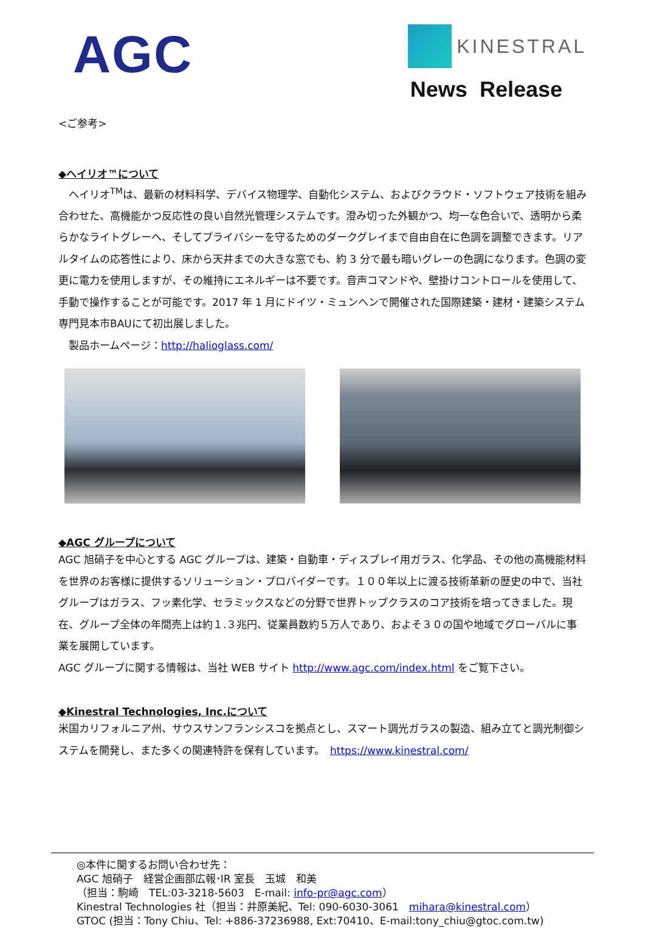AGC
KINESTRAL
News Release
<ご参考>
◆ヘイリオ™について
　ヘイリオ<sup>TM</sup>は、最新の材料科学、デバイス物理学、自動化システム、およびクラウド・ソフトウェア技術を組み合わせた、高機能かつ反応性の良い自然光管理システムです。澄み切った外観かつ、均一な色合いで、透明から柔らかなライトグレーへ、そしてプライバシーを守るためのダークグレイまで自由自在に色調を調整できます。リアルタイムの応答性により、床から天井までの大きな窓でも、約 3 分で最も暗いグレーの色調になります。色調の変更に電力を使用しますが、その維持にエネルギーは不要です。音声コマンドや、壁掛けコントロールを使用して、手動で操作することが可能です。2017 年 1 月にドイツ・ミュンヘンで開催された国際建築・建材・建築システム専門見本市BAUにて初出展しました。
　製品ホームページ：http://halioglass.com/
◆AGC グループについて
AGC 旭硝子を中心とする AGC グループは、建築・自動車・ディスプレイ用ガラス、化学品、その他の高機能材料を世界のお客様に提供するソリューション・プロバイダーです。１００年以上に渡る技術革新の歴史の中で、当社グループはガラス、フッ素化学、セラミックスなどの分野で世界トップクラスのコア技術を培ってきました。現在、グループ全体の年間売上は約１.３兆円、従業員数約５万人であり、およそ３０の国や地域でグローバルに事業を展開しています。
AGC グループに関する情報は、当社 WEB サイト http://www.agc.com/index.html をご覧下さい。
◆Kinestral Technologies, Inc.について
米国カリフォルニア州、サウスサンフランシスコを拠点とし、スマート調光ガラスの製造、組み立てと調光制御システムを開発し、また多くの関連特許を保有しています。　https://www.kinestral.com/
◎本件に関するお問い合わせ先：
AGC 旭硝子　経営企画部広報･IR 室長　玉城　和美
（担当：駒崎　TEL:03-3218-5603　E-mail: info-pr@agc.com）
Kinestral Technologies 社（担当：井原美紀、Tel: 090-6030-3061　mihara@kinestral.com）
GTOC (担当：Tony Chiu、Tel: +886-37236988, Ext:70410、E-mail:tony_chiu@gtoc.com.tw)